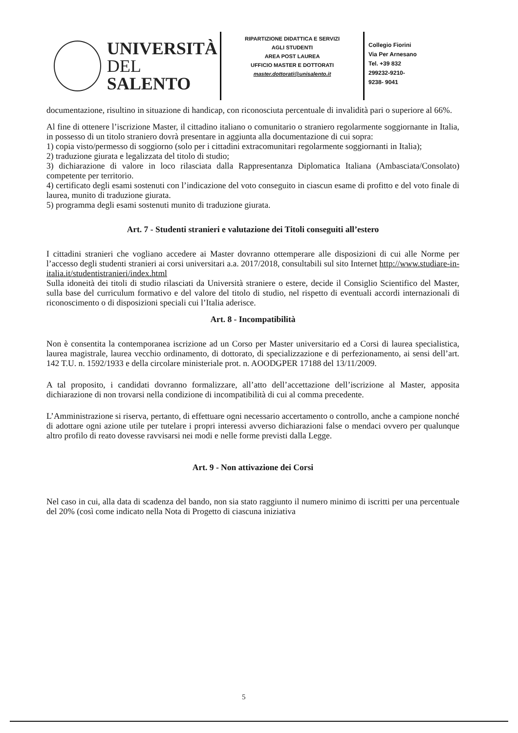UNIVERSITÀ
DEL SALENTO
RIPARTIZIONE DIDATTICA E SERVIZI
AGLI STUDENTI
AREA POST LAUREA
UFFICIO MASTER E DOTTORATI
master.dottorati@unisalento.it
Collegio Fiorini
Via Per Arnesano
Tel. +39 832
299232-9210-
9238- 9041
documentazione, risultino in situazione di handicap, con riconosciuta percentuale di invalidità pari o superiore al 66%.
Al fine di ottenere l’iscrizione Master, il cittadino italiano o comunitario o straniero regolarmente soggiornante in Italia, in possesso di un titolo straniero dovrà presentare in aggiunta alla documentazione di cui sopra:
1) copia visto/permesso di soggiorno (solo per i cittadini extracomunitari regolarmente soggiornanti in Italia);
2) traduzione giurata e legalizzata del titolo di studio;
3) dichiarazione di valore in loco rilasciata dalla Rappresentanza Diplomatica Italiana (Ambasciata/Consolato) competente per territorio.
4) certificato degli esami sostenuti con l’indicazione del voto conseguito in ciascun esame di profitto e del voto finale di laurea, munito di traduzione giurata.
5) programma degli esami sostenuti munito di traduzione giurata.
Art. 7 - Studenti stranieri e valutazione dei Titoli conseguiti all’estero
I cittadini stranieri che vogliano accedere ai Master dovranno ottemperare alle disposizioni di cui alle Norme per l’accesso degli studenti stranieri ai corsi universitari a.a. 2017/2018, consultabili sul sito Internet http://www.studiare-in-italia.it/studentistranieri/index.html
Sulla idoneità dei titoli di studio rilasciati da Università straniere o estere, decide il Consiglio Scientifico del Master, sulla base del curriculum formativo e del valore del titolo di studio, nel rispetto di eventuali accordi internazionali di riconoscimento o di disposizioni speciali cui l’Italia aderisce.
Art. 8 - Incompatibilità
Non è consentita la contemporanea iscrizione ad un Corso per Master universitario ed a Corsi di laurea specialistica, laurea magistrale, laurea vecchio ordinamento, di dottorato, di specializzazione e di perfezionamento, ai sensi dell’art. 142 T.U. n. 1592/1933 e della circolare ministeriale prot. n. AOODGPER 17188 del 13/11/2009.
A tal proposito, i candidati dovranno formalizzare, all’atto dell’accettazione dell’iscrizione al Master, apposita dichiarazione di non trovarsi nella condizione di incompatibilità di cui al comma precedente.
L’Amministrazione si riserva, pertanto, di effettuare ogni necessario accertamento o controllo, anche a campione nonché di adottare ogni azione utile per tutelare i propri interessi avverso dichiarazioni false o mendaci ovvero per qualunque altro profilo di reato dovesse ravvisarsi nei modi e nelle forme previsti dalla Legge.
Art. 9 - Non attivazione dei Corsi
Nel caso in cui, alla data di scadenza del bando, non sia stato raggiunto il numero minimo di iscritti per una percentuale del 20% (così come indicato nella Nota di Progetto di ciascuna iniziativa
5